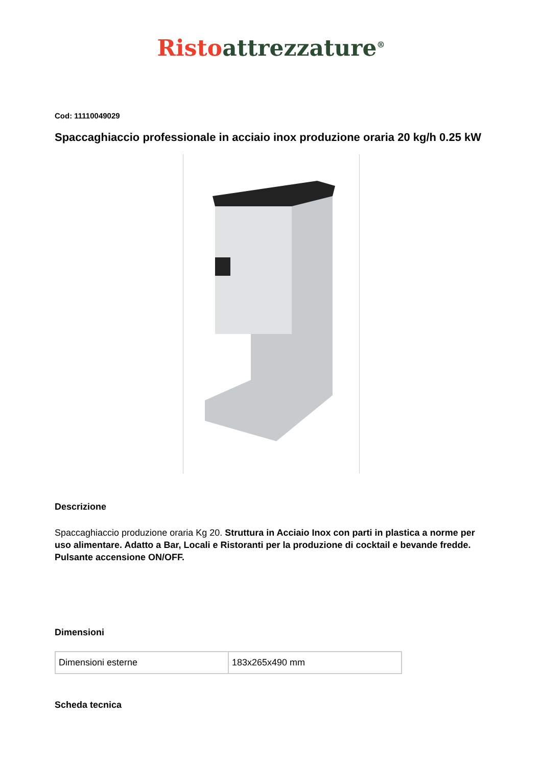Risto attrezzature<sup>®</sup>
Cod: 11110049029
Spaccaghiaccio professionale in acciaio inox produzione oraria 20 kg/h 0.25 kW
Descrizione
Spaccaghiaccio produzione oraria Kg 20. Struttura in Acciaio Inox con parti in plastica a norme per uso alimentare. Adatto a Bar, Locali e Ristoranti per la produzione di cocktail e bevande fredde. Pulsante accensione ON/OFF.
Dimensioni
| Dimensioni esterne | 183x265x490 mm |
Scheda tecnica